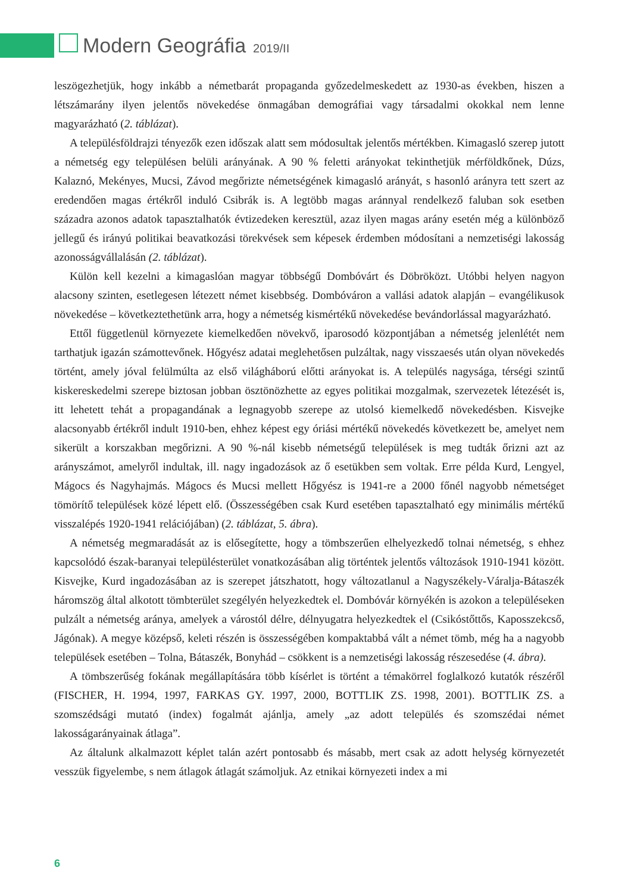Modern Geográfia 2019/II
leszögezhetjük, hogy inkább a németbarát propaganda győzedelmeskedett az 1930-as években, hiszen a létszámarány ilyen jelentős növekedése önmagában demográfiai vagy társadalmi okokkal nem lenne magyarázható (2. táblázat).
A településföldrajzi tényezők ezen időszak alatt sem módosultak jelentős mértékben. Kimagasló szerep jutott a németség egy településen belüli arányának. A 90 % feletti arányokat tekinthetjük mérföldkőnek, Dúzs, Kalaznó, Mekényes, Mucsi, Závod megőrizte németségének kimagasló arányát, s hasonló arányra tett szert az eredendően magas értékről induló Csibrák is. A legtöbb magas aránnyal rendelkező faluban sok esetben századra azonos adatok tapasztalhatók évtizedeken keresztül, azaz ilyen magas arány esetén még a különböző jellegű és irányú politikai beavatkozási törekvések sem képesek érdemben módosítani a nemzetiségi lakosság azonosságvállalásán (2. táblázat).
Külön kell kezelni a kimagaslóan magyar többségű Dombóvárt és Döbröközt. Utóbbi helyen nagyon alacsony szinten, esetlegesen létezett német kisebbség. Dombóváron a vallási adatok alapján – evangélikusok növekedése – következtethetünk arra, hogy a németség kismértékű növekedése bevándorlással magyarázható.
Ettől függetlenül környezete kiemelkedően növekvő, iparosodó központjában a németség jelenlétét nem tarthatjuk igazán számottevőnek. Hőgyész adatai meglehetősen pulzáltak, nagy visszaesés után olyan növekedés történt, amely jóval felülmúlta az első világháború előtti arányokat is. A település nagysága, térségi szintű kiskereskedelmi szerepe biztosan jobban ösztönözhette az egyes politikai mozgalmak, szervezetek létezését is, itt lehetett tehát a propagandának a legnagyobb szerepe az utolsó kiemelkedő növekedésben. Kisvejke alacsonyabb értékről indult 1910-ben, ehhez képest egy óriási mértékű növekedés következett be, amelyet nem sikerült a korszakban megőrizni. A 90 %-nál kisebb németségű települések is meg tudták őrizni azt az arányszámot, amelyről indultak, ill. nagy ingadozások az ő esetükben sem voltak. Erre példa Kurd, Lengyel, Mágocs és Nagyhajmás. Mágocs és Mucsi mellett Hőgyész is 1941-re a 2000 főnél nagyobb németséget tömörítő települések közé lépett elő. (Összességében csak Kurd esetében tapasztalható egy minimális mértékű visszalépés 1920-1941 relációjában) (2. táblázat, 5. ábra).
A németség megmaradását az is elősegítette, hogy a tömbszerűen elhelyezkedő tolnai németség, s ehhez kapcsolódó észak-baranyai településterület vonatkozásában alig történtek jelentős változások 1910-1941 között. Kisvejke, Kurd ingadozásában az is szerepet játszhatott, hogy változatlanul a Nagyszékely-Váralja-Bátaszék háromszög által alkotott tömbterület szegélyén helyezkedtek el. Dombóvár környékén is azokon a településeken pulzált a németség aránya, amelyek a várostól délre, délnyugatra helyezkedtek el (Csikóstőttős, Kaposszekcső, Jágónak). A megye középső, keleti részén is összességében kompaktabbá vált a német tömb, még ha a nagyobb települések esetében – Tolna, Bátaszék, Bonyhád – csökkent is a nemzetiségi lakosság részesedése (4. ábra).
A tömbszerűség fokának megállapítására több kísérlet is történt a témakörrel foglalkozó kutatók részéről (FISCHER, H. 1994, 1997, FARKAS GY. 1997, 2000, BOTTLIK ZS. 1998, 2001). BOTTLIK ZS. a szomszédsági mutató (index) fogalmát ajánlja, amely „az adott település és szomszédai német lakosságarányainak átlaga”.
Az általunk alkalmazott képlet talán azért pontosabb és másabb, mert csak az adott helység környezetét vesszük figyelembe, s nem átlagok átlagát számoljuk. Az etnikai környezeti index a mi
6